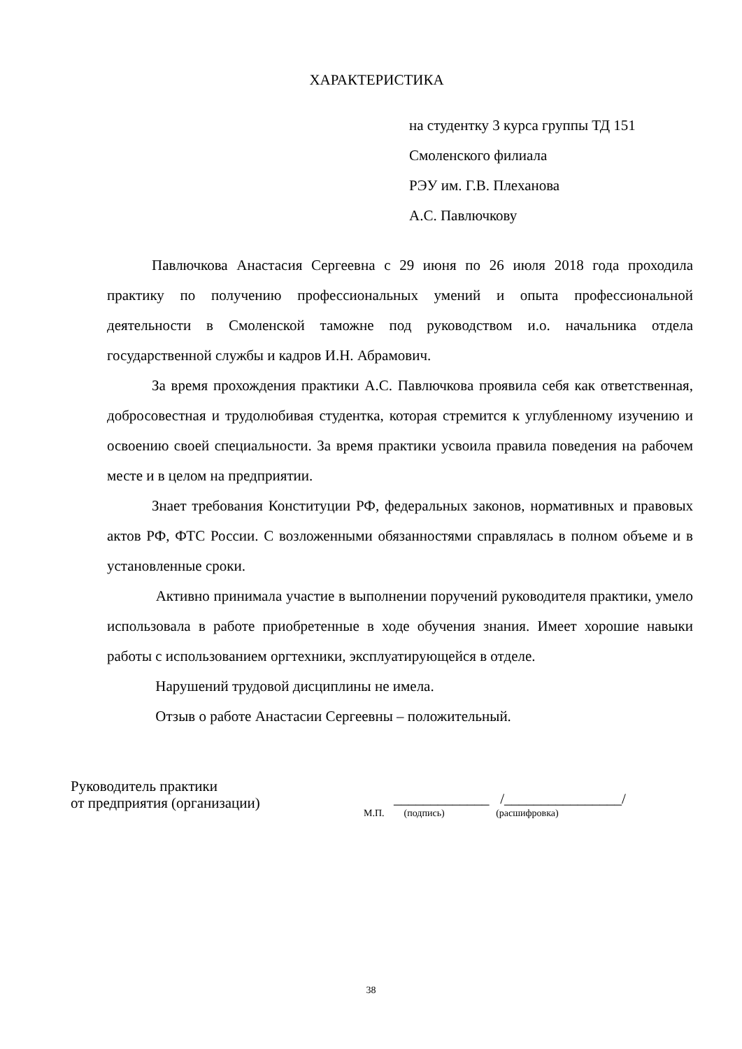ХАРАКТЕРИСТИКА
на студентку 3 курса группы ТД 151
Смоленского филиала
РЭУ им. Г.В. Плеханова
А.С. Павлючкову
Павлючкова Анастасия Сергеевна с 29 июня по 26 июля 2018 года проходила практику по получению профессиональных умений и опыта профессиональной деятельности в Смоленской таможне под руководством и.о. начальника отдела государственной службы и кадров И.Н. Абрамович.
За время прохождения практики А.С. Павлючкова проявила себя как ответственная, добросовестная и трудолюбивая студентка, которая стремится к углубленному изучению и освоению своей специальности. За время практики усвоила правила поведения на рабочем месте и в целом на предприятии.
Знает требования Конституции РФ, федеральных законов, нормативных и правовых актов РФ, ФТС России. С возложенными обязанностями справлялась в полном объеме и в установленные сроки.
Активно принимала участие в выполнении поручений руководителя практики, умело использовала в работе приобретенные в ходе обучения знания. Имеет хорошие навыки работы с использованием оргтехники, эксплуатирующейся в отделе.
Нарушений трудовой дисциплины не имела.
Отзыв о работе Анастасии Сергеевны – положительный.
Руководитель практики
от предприятия (организации)
_____________ /________________/
М.П. (подпись) (расшифровка)
38